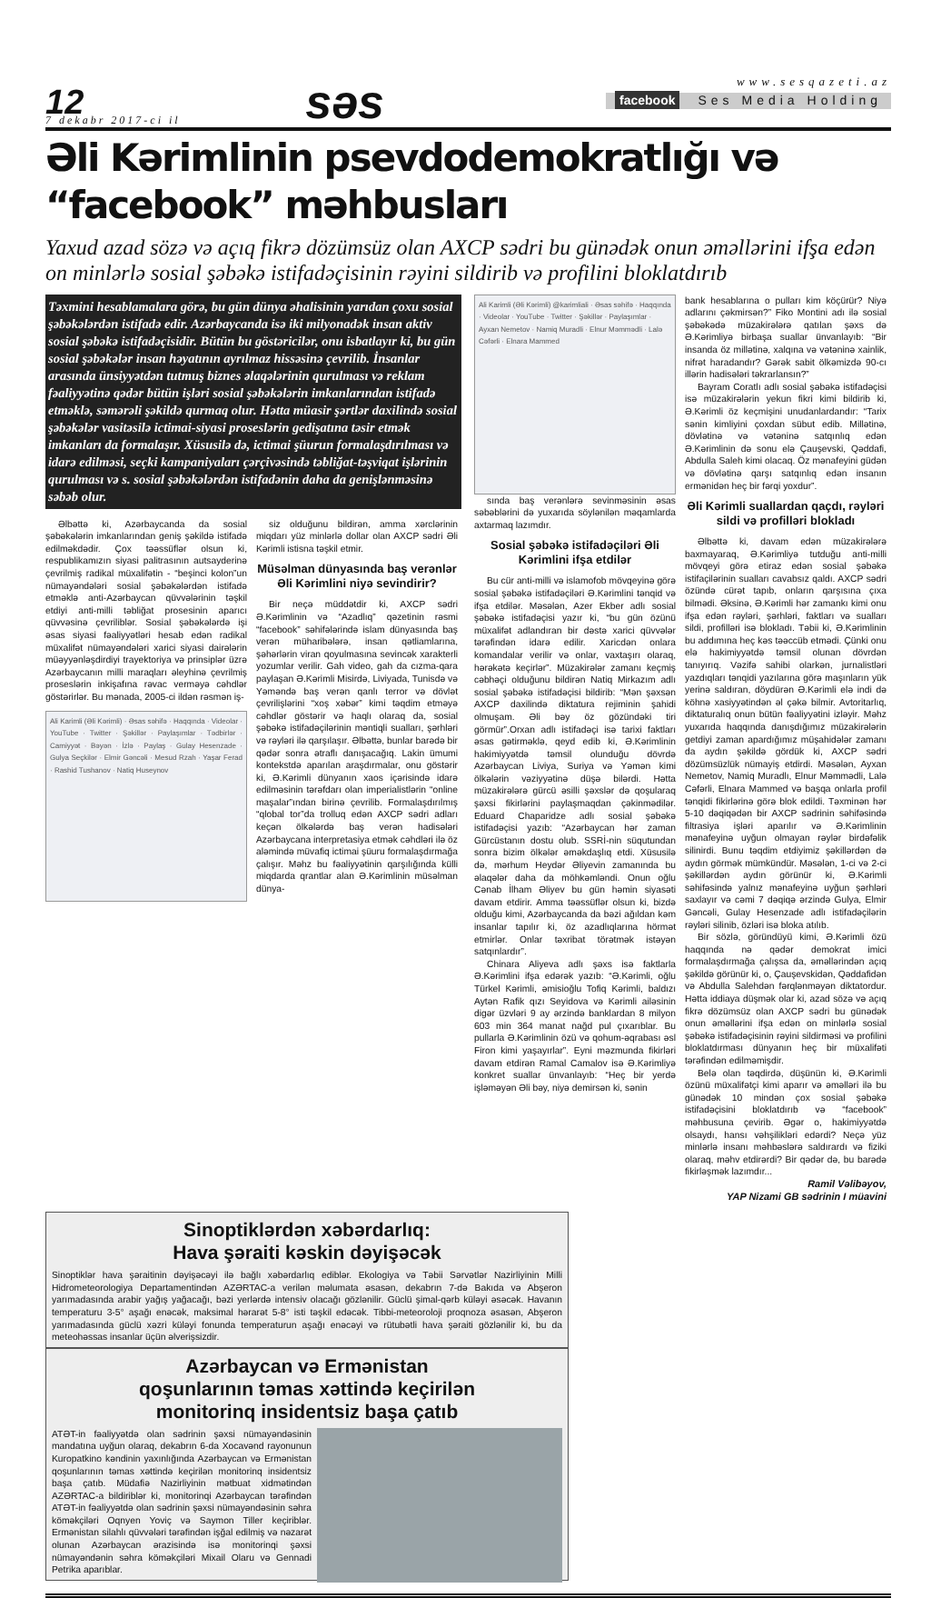12
səs
www.sesqazeti.az
facebook Ses Media Holding
7 dekabr 2017-ci il
Əli Kərimlinin psevdodemokratlığı və “facebook” məhbusları
Yaxud azad sözə və açıq fikrə dözümsüz olan AXCP sədri bu günədək onun əməllərini ifşa edən on minlərlə sosial şəbəkə istifadəçisinin rəyini sildirib və profilini bloklatdırıb
Təxmini hesablamalara görə, bu gün dünya əhalisinin yarıdan çoxu sosial şəbəkələrdən istifadə edir. Azərbaycanda isə iki milyonadək insan aktiv sosial şəbəkə istifadəçisidir. Bütün bu göstəricilər, onu isbatlayır ki, bu gün sosial şəbəkələr insan həyatının ayrılmaz hissəsinə çevrilib. İnsanlar arasında ünsiyyətdən tutmuş biznes əlaqələrinin qurulması və reklam fəaliyyətinə qədər bütün işləri sosial şəbəkələrin imkanlarından istifadə etməklə, səmərəli şəkildə qurmaq olur. Hətta müasir şərtlər daxilində sosial şəbəkələr vasitəsilə ictimai-siyasi proseslərin gedişatına təsir etmək imkanları da formalaşır. Xüsusilə də, ictimai şüurun formalaşdırılması və idarə edilməsi, seçki kampaniyaları çərçivəsində təbliğat-təşviqat işlərinin qurulması və s. sosial şəbəkələrdən istifadənin daha da genişlənməsinə səbəb olur.
Əlbəttə ki, Azərbaycanda da sosial şəbəkələrin imkanlarından geniş şəkildə istifadə edilməkdədir. Çox təəssüflər olsun ki, respublikamızın siyasi palitrasının autsayderinə çevrilmiş radikal müxalifətin - “beşinci kolon”un nümayəndələri sosial şəbəkələrdən istifadə etməklə anti-Azərbaycan qüvvələrinin təşkil etdiyi anti-milli təbliğat prosesinin aparıcı qüvvəsinə çevriliblər. Sosial şəbəkələrdə işi əsas siyasi fəaliyyətləri hesab edən radikal müxalifət nümayəndələri xarici siyasi dairələrin müəyyənləşdirdiyi trayektoriya və prinsiplər üzrə Azərbaycanın milli maraqları əleyhinə çevrilmiş proseslərin inkişafına rəvac verməyə cəhdlər göstərirlər. Bu mənada, 2005-ci ildən rəsmən iş-
Ali Karimli (Əli Kərimli) · Əsas səhifə · Haqqında · Videolar · YouTube · Twitter · Şəkillər · Paylaşımlar · Tədbirlər · Camiyyət · Bəyən · İzlə · Paylaş · Gulay Hesenzade · Gulya Seçkilər · Elmir Gəncəli · Mesud Rzah · Yaşar Ferad · Rashid Tushanov · Natiq Huseynov
siz olduğunu bildirən, amma xərclərinin miqdarı yüz minlərlə dollar olan AXCP sədri Əli Kərimli istisna təşkil etmir.
Müsəlman dünyasında baş verənlər Əli Kərimlini niyə sevindirir?
Bir neçə müddətdir ki, AXCP sədri Ə.Kərimlinin və “Azadlıq” qəzetinin rəsmi “facebook” səhifələrində islam dünyasında baş verən müharibələrə, insan qətliamlarına, şəhərlərin viran qoyulmasına sevincək xarakterli yozumlar verilir. Gah video, gah da cızma-qara paylaşan Ə.Kərimli Misirdə, Liviyada, Tunisdə və Yəməndə baş verən qanlı terror və dövlət çevrilişlərini “xoş xəbər” kimi təqdim etməyə cəhdlər göstərir və haqlı olaraq da, sosial şəbəkə istifadəçilərinin məntiqli sualları, şərhləri və rəyləri ilə qarşılaşır. Əlbəttə, bunlar barədə bir qədər sonra ətraflı danışacağıq. Lakin ümumi kontekstdə aparılan araşdırmalar, onu göstərir ki, Ə.Kərimli dünyanın xaos içərisində idarə edilməsinin tərəfdarı olan imperialistlərin “online maşalar”ından birinə çevrilib. Formalaşdırılmış “qlobal tor”da trolluq edən AXCP sədri adları keçən ölkələrdə baş verən hadisələri Azərbaycana interpretasiya etmək cəhdləri ilə öz aləmində müvafiq ictimai şüuru formalaşdırmağa çalışır. Məhz bu fəaliyyətinin qarşılığında külli miqdarda qrantlar alan Ə.Kərimlinin müsəlman dünya-
Ali Karimli (Əli Kərimli) @karimliali · Əsas səhifə · Haqqında · Videolar · YouTube · Twitter · Şəkillər · Paylaşımlar · Ayxan Nemetov · Namiq Muradli · Elnur Məmmədli · Lalə Cəfərli · Elnara Mammed
sında baş verənlərə sevinməsinin əsas səbəblərini də yuxarıda söylənilən məqamlarda axtarmaq lazımdır.
Sosial şəbəkə istifadəçiləri Əli Kərimlini ifşa etdilər
Bu cür anti-milli və islamofob mövqeyinə görə sosial şəbəkə istifadəçiləri Ə.Kərimlini tənqid və ifşa etdilər. Məsələn, Azer Ekber adlı sosial şəbəkə istifadəçisi yazır ki, “bu gün özünü müxalifət adlandıran bir dəstə xarici qüvvələr tərəfindən idarə edilir. Xaricdən onlara komandalar verilir və onlar, vaxtaşırı olaraq, hərəkətə keçirlər”. Müzakirələr zamanı keçmiş cəbhəçi olduğunu bildirən Natiq Mirkazım adlı sosial şəbəkə istifadəçisi bildirib: “Mən şəxsən AXCP daxilində diktatura rejiminin şahidi olmuşam. Əli bəy öz gözündəki tiri görmür”.Orxan adlı istifadəçi isə tarixi faktları əsas gətirməklə, qeyd edib ki, Ə.Kərimlinin hakimiyyətdə təmsil olunduğu dövrdə Azərbaycan Liviya, Suriya və Yəmən kimi ölkələrin vəziyyətinə düşə bilərdi. Hətta müzakirələrə gürcü əsilli şəxslər də qoşularaq şəxsi fikirlərini paylaşmaqdan çəkinmədilər. Eduard Chaparidze adlı sosial şəbəkə istifadəçisi yazıb: “Azərbaycan hər zaman Gürcüstanın dostu olub. SSRİ-nin süqutundan sonra bizim ölkələr əməkdaşlıq etdi. Xüsusilə də, mərhum Heydər Əliyevin zamanında bu əlaqələr daha da möhkəmləndi. Onun oğlu Cənab İlham Əliyev bu gün həmin siyasəti davam etdirir. Amma təəssüflər olsun ki, bizdə olduğu kimi, Azərbaycanda da bəzi ağıldan kəm insanlar tapılır ki, öz azadlıqlarına hörmət etmirlər. Onlar təxribat törətmək istəyən satqınlardır”.
Chinara Aliyeva adlı şəxs isə faktlarla Ə.Kərimlini ifşa edərək yazıb: “Ə.Kərimli, oğlu Türkel Kərimli, əmisioğlu Tofiq Kərimli, baldızı Aytən Rafik qızı Seyidova və Kərimli ailəsinin digər üzvləri 9 ay ərzində banklardan 8 milyon 603 min 364 manat nağd pul çıxarıblar. Bu pullarla Ə.Kərimlinin özü və qohum-əqrabası əsl Firon kimi yaşayırlar”. Eyni məzmunda fikirləri davam etdirən Ramal Camalov isə Ə.Kərimliyə konkret suallar ünvanlayıb: “Heç bir yerdə işləməyən Əli bəy, niyə demirsən ki, sənin
bank hesablarına o pulları kim köçürür? Niyə adlarını çəkmirsən?” Fiko Montini adı ilə sosial şəbəkədə müzakirələrə qatılan şəxs də Ə.Kərimliyə birbaşa suallar ünvanlayıb: “Bir insanda öz millətinə, xalqına və vətəninə xainlik, nifrət haradandır? Gərək sabit ölkəmizdə 90-cı illərin hadisələri təkrarlansın?”
Bayram Coratlı adlı sosial şəbəkə istifadəçisi isə müzakirələrin yekun fikri kimi bildirib ki, Ə.Kərimli öz keçmişini unudanlardandır: “Tarix sənin kimliyini çoxdan sübut edib. Millətinə, dövlətinə və vətəninə satqınlıq edən Ə.Kərimlinin də sonu elə Çauşevski, Qəddafi, Abdulla Saleh kimi olacaq. Öz mənafeyini güdən və dövlətinə qarşı satqınlıq edən insanın ermənidən heç bir fərqi yoxdur”.
Əli Kərimli suallardan qaçdı, rəyləri sildi və profilləri blokladı
Əlbəttə ki, davam edən müzakirələrə baxmayaraq, Ə.Kərimliyə tutduğu anti-milli mövqeyi görə etiraz edən sosial şəbəkə istifaçilərinin sualları cavabsız qaldı. AXCP sədri özündə cürət tapıb, onların qarşısına çıxa bilmədi. Əksinə, Ə.Kərimli hər zamankı kimi onu ifşa edən rəyləri, şərhləri, faktları və sualları sildi, profilləri isə blokladı. Təbii ki, Ə.Kərimlinin bu addımına heç kəs təəccüb etmədi. Çünki onu elə hakimiyyətdə təmsil olunan dövrdən tanıyırıq. Vəzifə sahibi olarkən, jurnalistləri yazdıqları tənqidi yazılarına görə maşınların yük yerinə saldıran, döydürən Ə.Kərimli elə indi də köhnə xasiyyətindən əl çəkə bilmir. Avtoritarlıq, diktaturalıq onun bütün fəaliyyətini izləyir. Məhz yuxarıda haqqında danışdığımız müzakirələrin getdiyi zaman apardığımız müşahidələr zamanı da aydın şəkildə gördük ki, AXCP sədri dözümsüzlük nümayiş etdirdi. Məsələn, Ayxan Nemetov, Namiq Muradlı, Elnur Məmmədli, Lalə Cəfərli, Elnara Mammed və başqa onlarla profil tənqidi fikirlərinə görə blok edildi. Təxminən hər 5-10 dəqiqədən bir AXCP sədrinin səhifəsində filtrasiya işləri aparılır və Ə.Kərimlinin mənafeyinə uyğun olmayan rəylər birdəfəlik silinirdi. Bunu təqdim etdiyimiz şəkillərdən də aydın görmək mümkündür. Məsələn, 1-ci və 2-ci şəkillərdən aydın görünür ki, Ə.Kərimli səhifəsində yalnız mənafeyinə uyğun şərhləri saxlayır və cəmi 7 dəqiqə ərzində Gulya, Elmir Gəncəli, Gulay Hesenzade adlı istifadəçilərin rəyləri silinib, özləri isə bloka atılıb.
Bir sözlə, göründüyü kimi, Ə.Kərimli özü haqqında nə qədər demokrat imici formalaşdırmağa çalışsa da, əməllərindən açıq şəkildə görünür ki, o, Çauşevskidən, Qəddafidən və Abdulla Salehdən fərqlənməyən diktatordur. Hətta iddiaya düşmək olar ki, azad sözə və açıq fikrə dözümsüz olan AXCP sədri bu günədək onun əməllərini ifşa edən on minlərlə sosial şəbəkə istifadəçisinin rəyini sildirməsi və profilini bloklatdırması dünyanın heç bir müxalifəti tərəfindən edilməmişdir.
Belə olan təqdirdə, düşünün ki, Ə.Kərimli özünü müxalifətçi kimi aparır və əməlləri ilə bu günədək 10 mindən çox sosial şəbəkə istifadəçisini bloklatdırıb və “facebook” məhbusuna çevirib. Əgər o, hakimiyyətdə olsaydı, hansı vəhşilikləri edərdi? Neçə yüz minlərlə insanı məhbəslərə saldırardı və fiziki olaraq, məhv etdirərdi? Bir qədər də, bu barədə fikirləşmək lazımdır...
Ramil Vəlibəyov,
YAP Nizami GB sədrinin I müavini
Sinoptiklərdən xəbərdarlıq:
Hava şəraiti kəskin dəyişəcək
Sinoptiklər hava şəraitinin dəyişəcəyi ilə bağlı xəbərdarlıq ediblər. Ekologiya və Təbii Sərvətlər Nazirliyinin Milli Hidrometeorologiya Departamentindən AZƏRTAC-a verilən məlumata əsasən, dekabrın 7-də Bakıda və Abşeron yarımadasında arabir yağış yağacağı, bəzi yerlərdə intensiv olacağı gözlənilir. Güclü şimal-qərb küləyi əsəcək. Havanın temperaturu 3-5° aşağı enəcək, maksimal hərarət 5-8° isti təşkil edəcək. Tibbi-meteoroloji proqnoza əsasən, Abşeron yarımadasında güclü xəzri küləyi fonunda temperaturun aşağı enəcəyi və rütubətli hava şəraiti gözlənilir ki, bu da meteohəssas insanlar üçün əlverişsizdir.
Azərbaycan və Ermənistan
qoşunlarının təmas xəttində keçirilən
monitorinq insidentsiz başa çatıb
ATƏT-in fəaliyyətdə olan sədrinin şəxsi nümayəndəsinin mandatına uyğun olaraq, dekabrın 6-da Xocavənd rayonunun Kuropatkino kəndinin yaxınlığında Azərbaycan və Ermənistan qoşunlarının təmas xəttində keçirilən monitorinq insidentsiz başa çatıb. Müdafiə Nazirliyinin mətbuat xidmətindən AZƏRTAC-a bildiriblər ki, monitorinqi Azərbaycan tərəfindən ATƏT-in fəaliyyətdə olan sədrinin şəxsi nümayəndəsinin səhra köməkçiləri Oqnyen Yoviç və Saymon Tiller keçiriblər. Ermənistan silahlı qüvvələri tərəfindən işğal edilmiş və nəzarət olunan Azərbaycan ərazisində isə monitorinqi şəxsi nümayəndənin səhra köməkçiləri Mixail Olaru və Gennadi Petrika aparıblar.